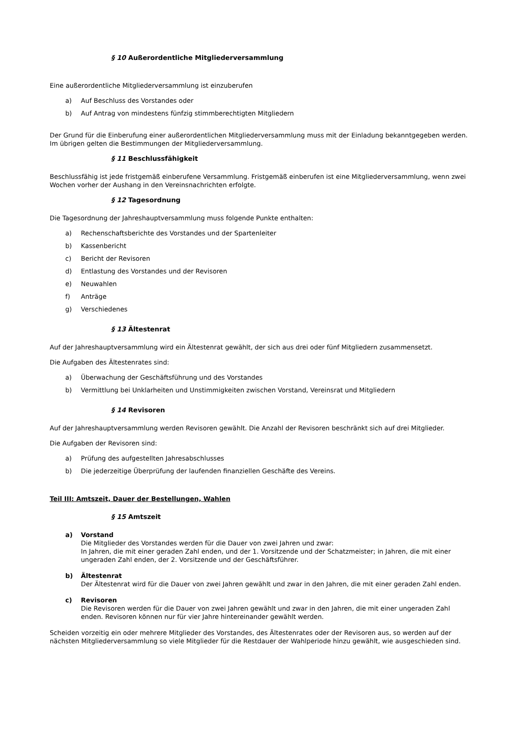§ 10 Außerordentliche Mitgliederversammlung
Eine außerordentliche Mitgliederversammlung ist einzuberufen
a) Auf Beschluss des Vorstandes oder
b) Auf Antrag von mindestens fünfzig stimmberechtigten Mitgliedern
Der Grund für die Einberufung einer außerordentlichen Mitgliederversammlung muss mit der Einladung bekanntgegeben werden. Im übrigen gelten die Bestimmungen der Mitgliederversammlung.
§ 11 Beschlussfähigkeit
Beschlussfähig ist jede fristgemäß einberufene Versammlung. Fristgemäß einberufen ist eine Mitgliederversammlung, wenn zwei Wochen vorher der Aushang in den Vereinsnachrichten erfolgte.
§ 12 Tagesordnung
Die Tagesordnung der Jahreshauptversammlung muss folgende Punkte enthalten:
a) Rechenschaftsberichte des Vorstandes und der Spartenleiter
b) Kassenbericht
c) Bericht der Revisoren
d) Entlastung des Vorstandes und der Revisoren
e) Neuwahlen
f) Anträge
g) Verschiedenes
§ 13 Ältestenrat
Auf der Jahreshauptversammlung wird ein Ältestenrat gewählt, der sich aus drei oder fünf Mitgliedern zusammensetzt.
Die Aufgaben des Ältestenrates sind:
a) Überwachung der Geschäftsführung und des Vorstandes
b) Vermittlung bei Unklarheiten und Unstimmigkeiten zwischen Vorstand, Vereinsrat und Mitgliedern
§ 14 Revisoren
Auf der Jahreshauptversammlung werden Revisoren gewählt. Die Anzahl der Revisoren beschränkt sich auf drei Mitglieder.
Die Aufgaben der Revisoren sind:
a) Prüfung des aufgestellten Jahresabschlusses
b) Die jederzeitige Überprüfung der laufenden finanziellen Geschäfte des Vereins.
Teil III: Amtszeit, Dauer der Bestellungen, Wahlen
§ 15 Amtszeit
a) Vorstand
Die Mitglieder des Vorstandes werden für die Dauer von zwei Jahren und zwar:
In Jahren, die mit einer geraden Zahl enden, und der 1. Vorsitzende und der Schatzmeister; in Jahren, die mit einer ungeraden Zahl enden, der 2. Vorsitzende und der Geschäftsführer.
b) Ältestenrat
Der Ältestenrat wird für die Dauer von zwei Jahren gewählt und zwar in den Jahren, die mit einer geraden Zahl enden.
c) Revisoren
Die Revisoren werden für die Dauer von zwei Jahren gewählt und zwar in den Jahren, die mit einer ungeraden Zahl enden. Revisoren können nur für vier Jahre hintereinander gewählt werden.
Scheiden vorzeitig ein oder mehrere Mitglieder des Vorstandes, des Ältestenrates oder der Revisoren aus, so werden auf der nächsten Mitgliederversammlung so viele Mitglieder für die Restdauer der Wahlperiode hinzu gewählt, wie ausgeschieden sind.